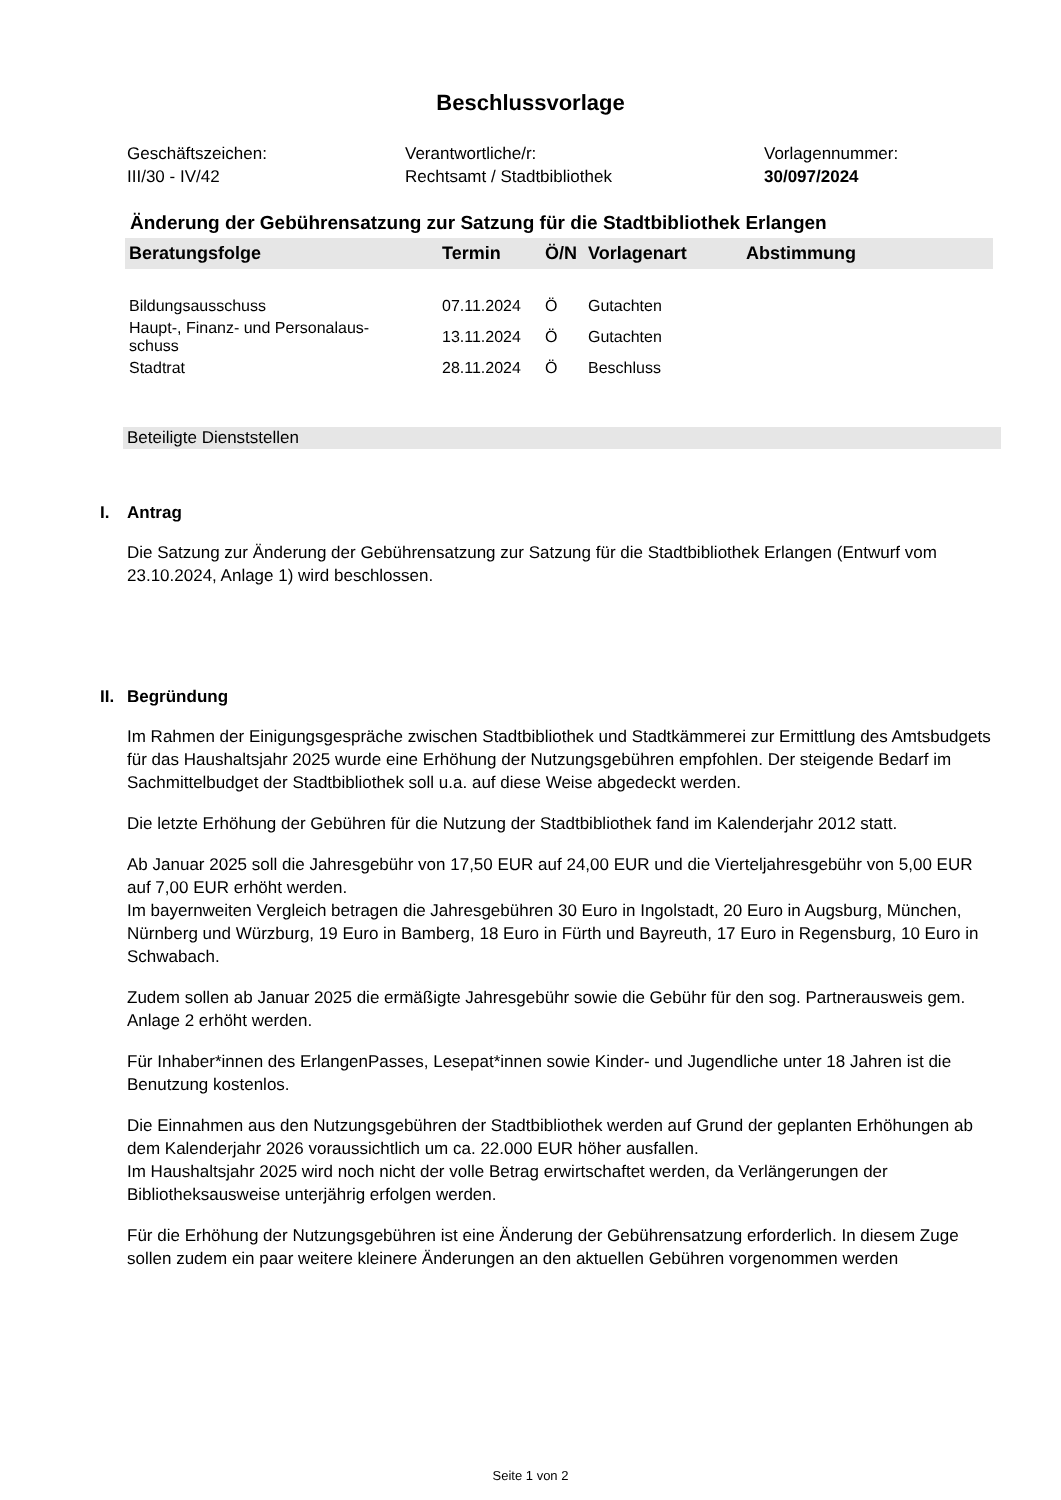Beschlussvorlage
Geschäftszeichen:
III/30 - IV/42
Verantwortliche/r:
Rechtsamt / Stadtbibliothek
Vorlagennummer:
30/097/2024
Änderung der Gebührensatzung zur Satzung für die Stadtbibliothek Erlangen
| Beratungsfolge | Termin | Ö/N | Vorlagenart | Abstimmung |
| --- | --- | --- | --- | --- |
| Bildungsausschuss | 07.11.2024 | Ö | Gutachten | |
| Haupt-, Finanz- und Personalaus- schuss | 13.11.2024 | Ö | Gutachten | |
| Stadtrat | 28.11.2024 | Ö | Beschluss | |
Beteiligte Dienststellen
I. Antrag
Die Satzung zur Änderung der Gebührensatzung zur Satzung für die Stadtbibliothek Erlangen (Entwurf vom 23.10.2024, Anlage 1) wird beschlossen.
II. Begründung
Im Rahmen der Einigungsgespräche zwischen Stadtbibliothek und Stadtkämmerei zur Ermittlung des Amtsbudgets für das Haushaltsjahr 2025 wurde eine Erhöhung der Nutzungsgebühren empfohlen. Der steigende Bedarf im Sachmittelbudget der Stadtbibliothek soll u.a. auf diese Weise abgedeckt werden.
Die letzte Erhöhung der Gebühren für die Nutzung der Stadtbibliothek fand im Kalenderjahr 2012 statt.
Ab Januar 2025 soll die Jahresgebühr von 17,50 EUR auf 24,00 EUR und die Vierteljahresgebühr von 5,00 EUR auf 7,00 EUR erhöht werden.
Im bayernweiten Vergleich betragen die Jahresgebühren 30 Euro in Ingolstadt, 20 Euro in Augsburg, München, Nürnberg und Würzburg, 19 Euro in Bamberg, 18 Euro in Fürth und Bayreuth, 17 Euro in Regensburg, 10 Euro in Schwabach.
Zudem sollen ab Januar 2025 die ermäßigte Jahresgebühr sowie die Gebühr für den sog. Partnerausweis gem. Anlage 2 erhöht werden.
Für Inhaber*innen des ErlangenPasses, Lesepat*innen sowie Kinder- und Jugendliche unter 18 Jahren ist die Benutzung kostenlos.
Die Einnahmen aus den Nutzungsgebühren der Stadtbibliothek werden auf Grund der geplanten Erhöhungen ab dem Kalenderjahr 2026 voraussichtlich um ca. 22.000 EUR höher ausfallen.
Im Haushaltsjahr 2025 wird noch nicht der volle Betrag erwirtschaftet werden, da Verlängerungen der Bibliotheksausweise unterjährig erfolgen werden.
Für die Erhöhung der Nutzungsgebühren ist eine Änderung der Gebührensatzung erforderlich. In diesem Zuge sollen zudem ein paar weitere kleinere Änderungen an den aktuellen Gebühren vorgenommen werden
Seite 1 von 2